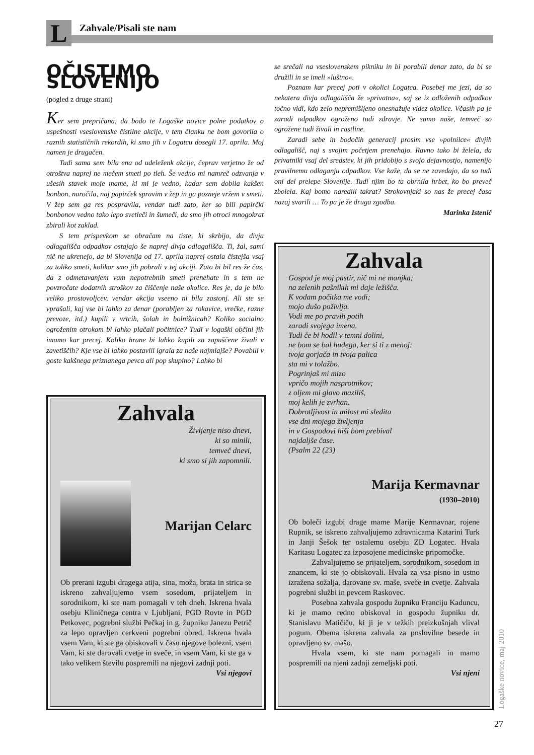L Zahvale/Pisali ste nam
OČISTIMO SLOVENIJO
(pogled z druge strani)
Ker sem prepričana, da bodo te Logaške novice polne podatkov o uspešnosti vseslovenske čistilne akcije, v tem članku ne bom govorila o raznih statističnih rekordih, ki smo jih v Logatcu dosegli 17. aprila. Moj namen je drugačen.
Tudi sama sem bila ena od udeleženk akcije, čeprav verjetno že od otroštva naprej ne mečem smeti po tleh. Še vedno mi namreč odzvanja v ušesih stavek moje mame, ki mi je vedno, kadar sem dobila kakšen bonbon, naročila, naj papirček spravim v žep in ga pozneje vržem v smeti. V žep sem ga res pospravila, vendar tudi zato, ker so bili papirčki bonbonov vedno tako lepo svetleči in šumeči, da smo jih otroci mnogokrat zbirali kot zaklad.
S tem prispevkom se obračam na tiste, ki skrbijo, da divja odlagališča odpadkov ostajajo še naprej divja odlagališča. Ti, žal, sami nič ne ukrenejo, da bi Slovenija od 17. aprila naprej ostala čistejša vsaj za toliko smeti, kolikor smo jih pobrali v tej akciji. Zato bi bil res že čas, da z odmetavanjem vam nepotrebnih smeti prenehate in s tem ne povzročate dodatnih stroškov za čiščenje naše okolice. Res je, da je bilo veliko prostovoljcev, vendar akcija vseeno ni bila zastonj. Ali ste se vprašali, kaj vse bi lahko za denar (porabljen za rokavice, vrečke, razne prevoze, itd.) kupili v vrtcih, šolah in bolnišnicah? Koliko socialno ogroženim otrokom bi lahko plačali počitnice? Tudi v logaški občini jih imamo kar precej. Koliko hrane bi lahko kupili za zapuščene živali v zavetiščih? Kje vse bi lahko postavili igrala za naše najmlajše? Povabili v goste kakšnega priznanega pevca ali pop skupino? Lahko bi
se srečali na vseslovenskem pikniku in bi porabili denar zato, da bi se družili in se imeli »luštno«.
Poznam kar precej poti v okolici Logatca. Posebej me jezi, da so nekatera divja odlagališča že »privatna«, saj se iz odloženih odpadkov točno vidi, kdo zelo nepremišljeno onesnažuje videz okolice. Včasih pa je zaradi odpadkov ogroženo tudi zdravje. Ne samo naše, temveč so ogrožene tudi živali in rastline.
Zaradi sebe in bodočih generacij prosim vse »polnilce« divjih odlagališč, naj s svojim početjem prenehajo. Ravno tako bi želela, da privatniki vsaj del sredstev, ki jih pridobijo s svojo dejavnostjo, namenijo pravilnemu odlaganju odpadkov. Vse kaže, da se ne zavedajo, da so tudi oni del prelepe Slovenije. Tudi njim bo ta obrnila hrbet, ko bo preveč zbolela. Kaj bomo naredili takrat? Strokovnjaki so nas že precej časa nazaj svarili … To pa je že druga zgodba.
Marinka Istenič
Zahvala
Življenje niso dnevi,
ki so minili,
temveč dnevi,
ki smo si jih zapomnili.
Marijan Celarc
Ob prerani izgubi dragega atija, sina, moža, brata in strica se iskreno zahvaljujemo vsem sosedom, prijateljem in sorodnikom, ki ste nam pomagali v teh dneh. Iskrena hvala osebju Kliničnega centra v Ljubljani, PGD Rovte in PGD Petkovec, pogrebni službi Pečkaj in g. župniku Janezu Petrič za lepo opravljen cerkveni pogrebni obred. Iskrena hvala vsem Vam, ki ste ga obiskovali v času njegove bolezni, vsem Vam, ki ste darovali cvetje in sveče, in vsem Vam, ki ste ga v tako velikem številu pospremili na njegovi zadnji poti.
Vsi njegovi
Zahvala
Gospod je moj pastir, nič mi ne manjka;
na zelenih pašnikih mi daje ležišča.
K vodam počitka me vodi;
mojo dušo poživlja.
Vodi me po pravih potih
zaradi svojega imena.
Tudi če bi hodil v temni dolini,
ne bom se bal hudega, ker si ti z menoj:
tvoja gorjača in tvoja palica
sta mi v tolažbo.
Pogrinjaš mi mizo
vpričo mojih nasprotnikov;
z oljem mi glavo maziliš,
moj kelih je zvrhan.
Dobrotljivost in milost mi sledita
vse dni mojega življenja
in v Gospodovi hiši bom prebival
najdaljše čase.
(Psalm 22 (23)
Marija Kermavnar
(1930–2010)
Ob boleči izgubi drage mame Marije Kermavnar, rojene Rupnik, se iskreno zahvaljujemo zdravnicama Katarini Turk in Janji Šešok ter ostalemu osebju ZD Logatec. Hvala Karitasu Logatec za izposojene medicinske pripomočke.
Zahvaljujemo se prijateljem, sorodnikom, sosedom in znancem, ki ste jo obiskovali. Hvala za vsa pisno in ustno izražena sožalja, darovane sv. maše, sveče in cvetje. Zahvala pogrebni službi in pevcem Raskovec.
Posebna zahvala gospodu župniku Franciju Kaduncu, ki je mamo redno obiskoval in gospodu župniku dr. Stanislavu Matičiču, ki ji je v težkih preizkušnjah vlival pogum. Obema iskrena zahvala za poslovilne besede in opravljeno sv. mašo.
Hvala vsem, ki ste nam pomagali in mamo pospremili na njeni zadnji zemeljski poti.
Vsi njeni
Logaške novice, maj 2010
27